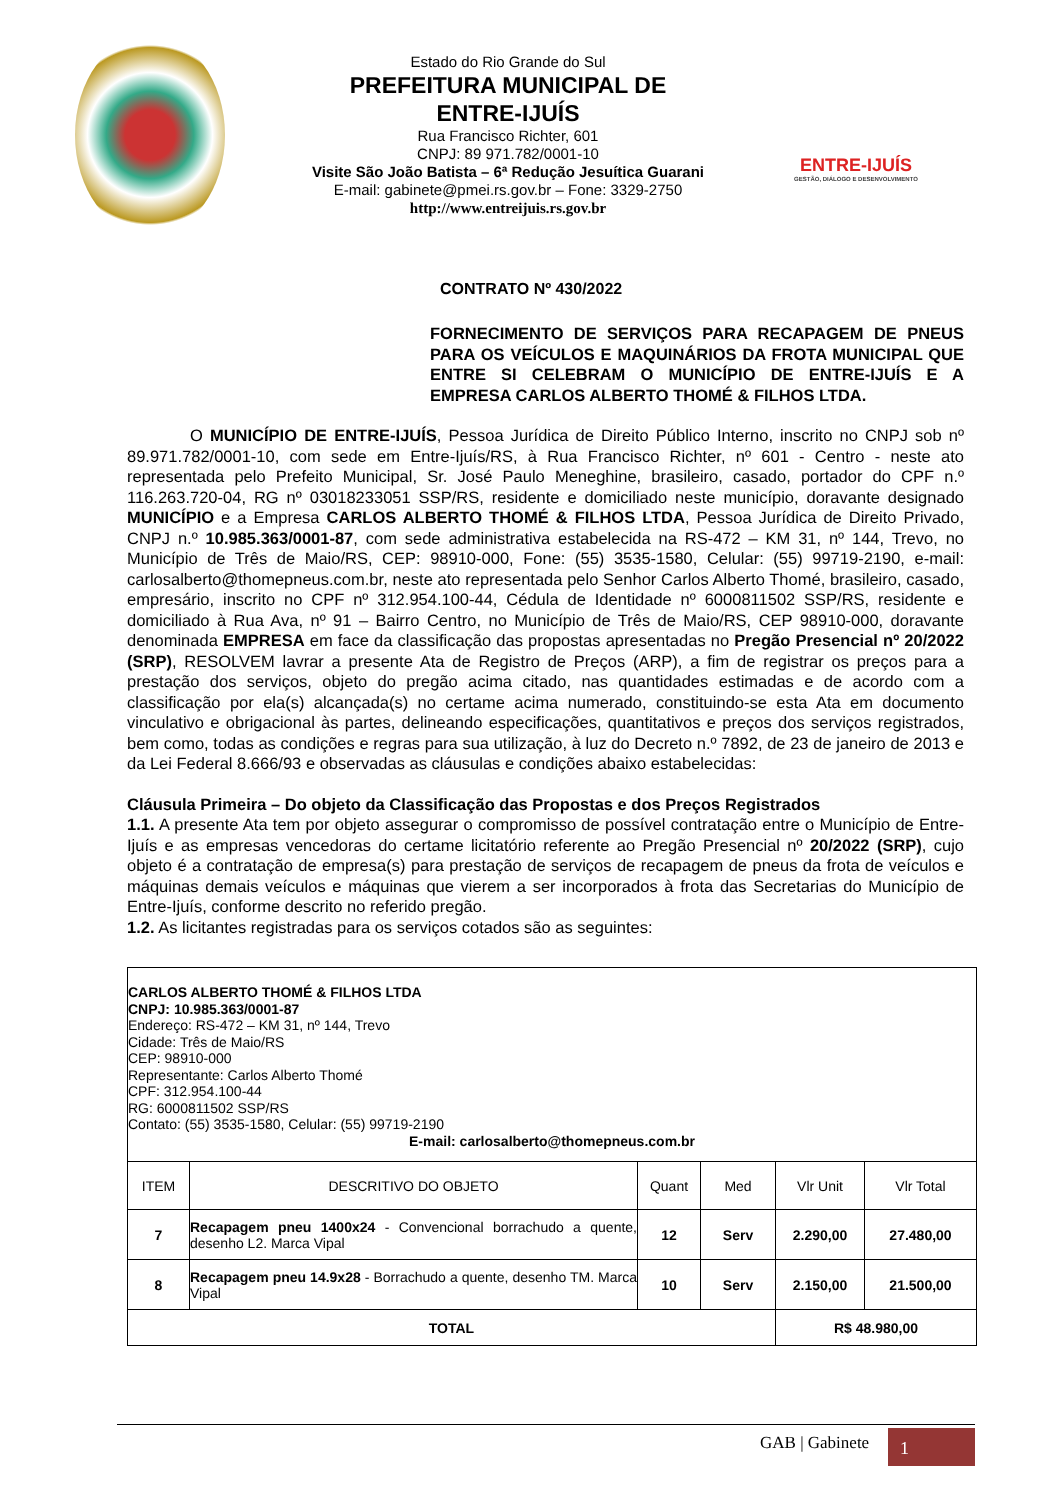Estado do Rio Grande do Sul
PREFEITURA MUNICIPAL DE
ENTRE-IJUÍS
Rua Francisco Richter, 601
CNPJ: 89 971.782/0001-10
Visite São João Batista – 6ª Redução Jesuítica Guarani
E-mail: gabinete@pmei.rs.gov.br – Fone: 3329-2750
http://www.entreijuis.rs.gov.br
ENTRE-IJUÍS
GESTÃO, DIÁLOGO E DESENVOLVIMENTO
CONTRATO Nº 430/2022
FORNECIMENTO DE SERVIÇOS PARA RECAPAGEM DE PNEUS PARA OS VEÍCULOS E MAQUINÁRIOS DA FROTA MUNICIPAL QUE ENTRE SI CELEBRAM O MUNICÍPIO DE ENTRE-IJUÍS E A EMPRESA CARLOS ALBERTO THOMÉ & FILHOS LTDA.
O MUNICÍPIO DE ENTRE-IJUÍS, Pessoa Jurídica de Direito Público Interno, inscrito no CNPJ sob nº 89.971.782/0001-10, com sede em Entre-Ijuís/RS, à Rua Francisco Richter, nº 601 - Centro - neste ato representada pelo Prefeito Municipal, Sr. José Paulo Meneghine, brasileiro, casado, portador do CPF n.º 116.263.720-04, RG nº 03018233051 SSP/RS, residente e domiciliado neste município, doravante designado MUNICÍPIO e a Empresa CARLOS ALBERTO THOMÉ & FILHOS LTDA, Pessoa Jurídica de Direito Privado, CNPJ n.º 10.985.363/0001-87, com sede administrativa estabelecida na RS-472 – KM 31, nº 144, Trevo, no Município de Três de Maio/RS, CEP: 98910-000, Fone: (55) 3535-1580, Celular: (55) 99719-2190, e-mail: carlosalberto@thomepneus.com.br, neste ato representada pelo Senhor Carlos Alberto Thomé, brasileiro, casado, empresário, inscrito no CPF nº 312.954.100-44, Cédula de Identidade nº 6000811502 SSP/RS, residente e domiciliado à Rua Ava, nº 91 – Bairro Centro, no Município de Três de Maio/RS, CEP 98910-000, doravante denominada EMPRESA em face da classificação das propostas apresentadas no Pregão Presencial nº 20/2022 (SRP), RESOLVEM lavrar a presente Ata de Registro de Preços (ARP), a fim de registrar os preços para a prestação dos serviços, objeto do pregão acima citado, nas quantidades estimadas e de acordo com a classificação por ela(s) alcançada(s) no certame acima numerado, constituindo-se esta Ata em documento vinculativo e obrigacional às partes, delineando especificações, quantitativos e preços dos serviços registrados, bem como, todas as condições e regras para sua utilização, à luz do Decreto n.º 7892, de 23 de janeiro de 2013 e da Lei Federal 8.666/93 e observadas as cláusulas e condições abaixo estabelecidas:
Cláusula Primeira – Do objeto da Classificação das Propostas e dos Preços Registrados
1.1. A presente Ata tem por objeto assegurar o compromisso de possível contratação entre o Município de Entre-Ijuís e as empresas vencedoras do certame licitatório referente ao Pregão Presencial nº 20/2022 (SRP), cujo objeto é a contratação de empresa(s) para prestação de serviços de recapagem de pneus da frota de veículos e máquinas demais veículos e máquinas que vierem a ser incorporados à frota das Secretarias do Município de Entre-Ijuís, conforme descrito no referido pregão.
1.2. As licitantes registradas para os serviços cotados são as seguintes:
| CARLOS ALBERTO THOMÉ & FILHOS LTDA CNPJ: 10.985.363/0001-87 Endereço: RS-472 – KM 31, nº 144, Trevo Cidade: Três de Maio/RS CEP: 98910-000 Representante: Carlos Alberto Thomé CPF: 312.954.100-44 RG: 6000811502 SSP/RS Contato: (55) 3535-1580, Celular: (55) 99719-2190 E-mail: carlosalberto@thomepneus.com.br | | | | | |
| ITEM | DESCRITIVO DO OBJETO | Quant | Med | Vlr Unit | Vlr Total |
| 7 | Recapagem pneu 1400x24 - Convencional borrachudo a quente, desenho L2. Marca Vipal | 12 | Serv | 2.290,00 | 27.480,00 |
| 8 | Recapagem pneu 14.9x28 - Borrachudo a quente, desenho TM. Marca Vipal | 10 | Serv | 2.150,00 | 21.500,00 |
| TOTAL | | | | R$ 48.980,00 | |
GAB | Gabinete 1